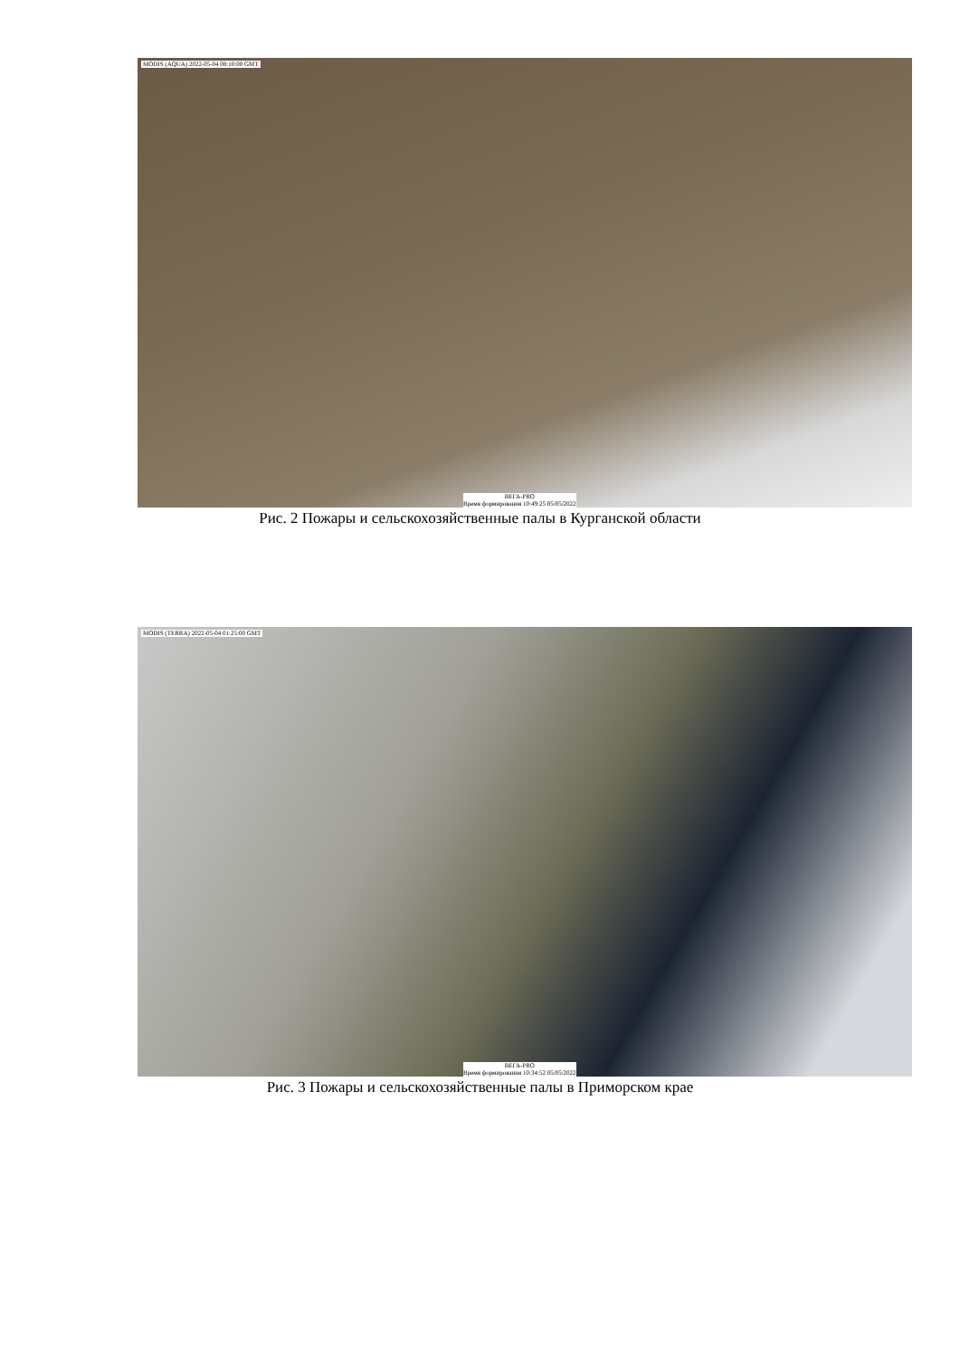MODIS (AQUA) 2022-05-04 08:10:00 GMT
ВЕГА-PRO
Время формирования 10:49:25 05/05/2022
Рис. 2 Пожары и сельскохозяйственные палы в Курганской области
MODIS (TERRA) 2022-05-04 01:25:00 GMT
ВЕГА-PRO
Время формирования 10:34:52 05/05/2022
Рис. 3 Пожары и сельскохозяйственные палы в Приморском крае